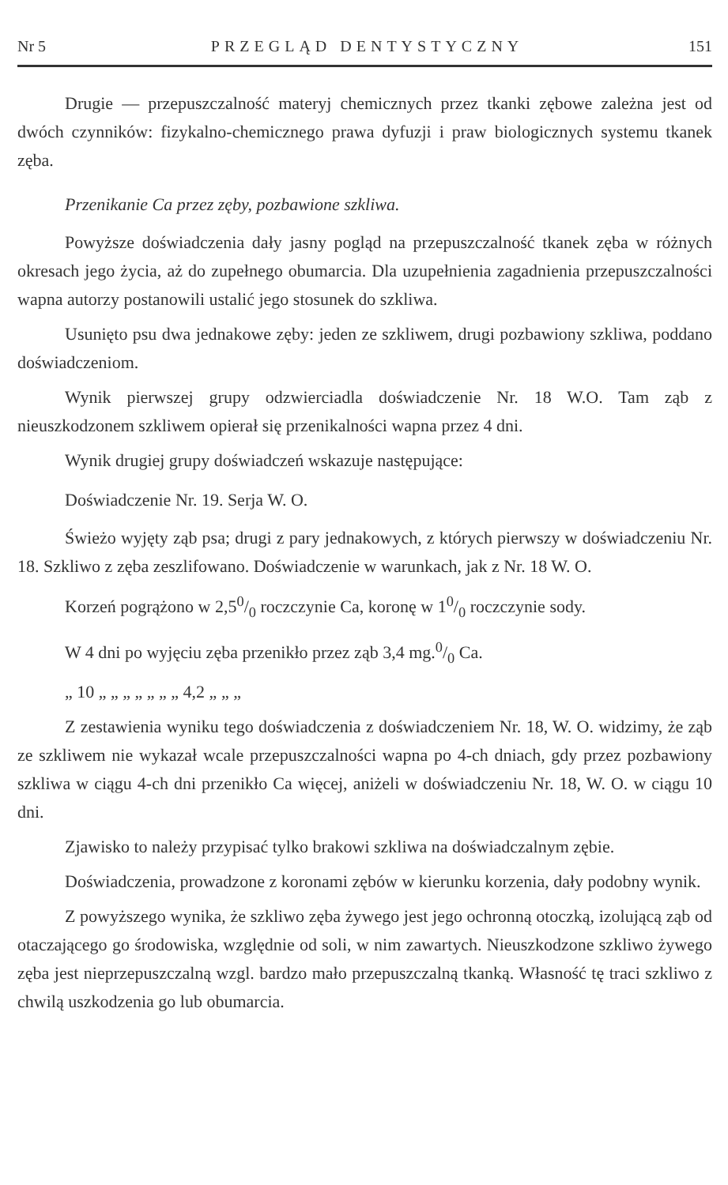Nr 5 PRZEGLĄD DENTYSTYCZNY 151
Drugie — przepuszczalność materyj chemicznych przez tkanki zębowe zależna jest od dwóch czynników: fizykalno-chemicznego prawa dyfuzji i praw biologicznych systemu tkanek zęba.
Przenikanie Ca przez zęby, pozbawione szkliwa.
Powyższe doświadczenia dały jasny pogląd na przepuszczalność tkanek zęba w różnych okresach jego życia, aż do zupełnego obumarcia. Dla uzupełnienia zagadnienia przepuszczalności wapna autorzy postanowili ustalić jego stosunek do szkliwa.
Usunięto psu dwa jednakowe zęby: jeden ze szkliwem, drugi pozbawiony szkliwa, poddano doświadczeniom.
Wynik pierwszej grupy odzwierciadla doświadczenie Nr. 18 W.O. Tam ząb z nieuszkodzonem szkliwem opierał się przenikalności wapna przez 4 dni.
Wynik drugiej grupy doświadczeń wskazuje następujące:
Doświadczenie Nr. 19. Serja W. O.
Świeżo wyjęty ząb psa; drugi z pary jednakowych, z których pierwszy w doświadczeniu Nr. 18. Szkliwo z zęba zeszlifowano. Doświadczenie w warunkach, jak z Nr. 18 W. O.
Korzeń pogrążono w 2,50/0 roczczynie Ca, koronę w 10/0 roczczynie sody.
W 4 dni po wyjęciu zęba przenikło przez ząb 3,4 mg.0/0 Ca.
„ 10 „ „ „ „ „ „ „ 4,2 „ „ „
Z zestawienia wyniku tego doświadczenia z doświadczeniem Nr. 18, W. O. widzimy, że ząb ze szkliwem nie wykazał wcale przepuszczalności wapna po 4-ch dniach, gdy przez pozbawiony szkliwa w ciągu 4-ch dni przenikło Ca więcej, aniżeli w doświadczeniu Nr. 18, W. O. w ciągu 10 dni.
Zjawisko to należy przypisać tylko brakowi szkliwa na doświadczalnym zębie.
Doświadczenia, prowadzone z koronami zębów w kierunku korzenia, dały podobny wynik.
Z powyższego wynika, że szkliwo zęba żywego jest jego ochronną otoczką, izolującą ząb od otaczającego go środowiska, względnie od soli, w nim zawartych. Nieuszkodzone szkliwo żywego zęba jest nieprzepuszczalną wzgl. bardzo mało przepuszczalną tkanką. Własność tę traci szkliwo z chwilą uszkodzenia go lub obumarcia.